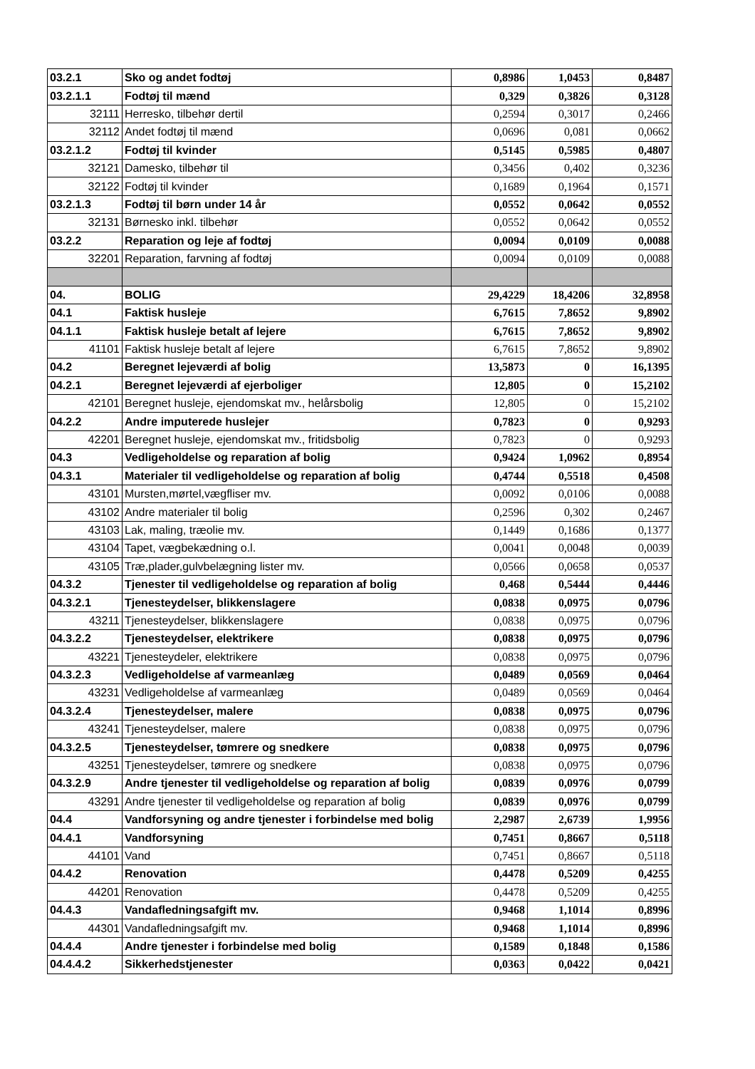| 03.2.1 | Sko og andet fodtøj | 0,8986 | 1,0453 | 0,8487 |
| 03.2.1.1 | Fodtøj til mænd | 0,329 | 0,3826 | 0,3128 |
| 32111 | Herresko, tilbehør dertil | 0,2594 | 0,3017 | 0,2466 |
| 32112 | Andet fodtøj til mænd | 0,0696 | 0,081 | 0,0662 |
| 03.2.1.2 | Fodtøj til kvinder | 0,5145 | 0,5985 | 0,4807 |
| 32121 | Damesko, tilbehør til | 0,3456 | 0,402 | 0,3236 |
| 32122 | Fodtøj til kvinder | 0,1689 | 0,1964 | 0,1571 |
| 03.2.1.3 | Fodtøj til børn under 14 år | 0,0552 | 0,0642 | 0,0552 |
| 32131 | Børnesko inkl. tilbehør | 0,0552 | 0,0642 | 0,0552 |
| 03.2.2 | Reparation og leje af fodtøj | 0,0094 | 0,0109 | 0,0088 |
| 32201 | Reparation, farvning af fodtøj | 0,0094 | 0,0109 | 0,0088 |
| 04. | BOLIG | 29,4229 | 18,4206 | 32,8958 |
| 04.1 | Faktisk husleje | 6,7615 | 7,8652 | 9,8902 |
| 04.1.1 | Faktisk husleje betalt af lejere | 6,7615 | 7,8652 | 9,8902 |
| 41101 | Faktisk husleje betalt af lejere | 6,7615 | 7,8652 | 9,8902 |
| 04.2 | Beregnet lejeværdi af bolig | 13,5873 | 0 | 16,1395 |
| 04.2.1 | Beregnet lejeværdi af ejerboliger | 12,805 | 0 | 15,2102 |
| 42101 | Beregnet husleje, ejendomskat mv., helårsbolig | 12,805 | 0 | 15,2102 |
| 04.2.2 | Andre imputerede huslejer | 0,7823 | 0 | 0,9293 |
| 42201 | Beregnet husleje, ejendomskat mv., fritidsbolig | 0,7823 | 0 | 0,9293 |
| 04.3 | Vedligeholdelse og reparation af bolig | 0,9424 | 1,0962 | 0,8954 |
| 04.3.1 | Materialer til vedligeholdelse og reparation af bolig | 0,4744 | 0,5518 | 0,4508 |
| 43101 | Mursten,mørtel,vægfliser mv. | 0,0092 | 0,0106 | 0,0088 |
| 43102 | Andre materialer til bolig | 0,2596 | 0,302 | 0,2467 |
| 43103 | Lak, maling, træolie mv. | 0,1449 | 0,1686 | 0,1377 |
| 43104 | Tapet, vægbekædning o.l. | 0,0041 | 0,0048 | 0,0039 |
| 43105 | Træ,plader,gulvbelægning lister mv. | 0,0566 | 0,0658 | 0,0537 |
| 04.3.2 | Tjenester til vedligeholdelse og reparation af bolig | 0,468 | 0,5444 | 0,4446 |
| 04.3.2.1 | Tjenesteydelser, blikkenslagere | 0,0838 | 0,0975 | 0,0796 |
| 43211 | Tjenesteydelser, blikkenslagere | 0,0838 | 0,0975 | 0,0796 |
| 04.3.2.2 | Tjenesteydelser, elektrikere | 0,0838 | 0,0975 | 0,0796 |
| 43221 | Tjenesteydeler, elektrikere | 0,0838 | 0,0975 | 0,0796 |
| 04.3.2.3 | Vedligeholdelse af varmeanlæg | 0,0489 | 0,0569 | 0,0464 |
| 43231 | Vedligeholdelse af varmeanlæg | 0,0489 | 0,0569 | 0,0464 |
| 04.3.2.4 | Tjenesteydelser, malere | 0,0838 | 0,0975 | 0,0796 |
| 43241 | Tjenesteydelser, malere | 0,0838 | 0,0975 | 0,0796 |
| 04.3.2.5 | Tjenesteydelser, tømrere og snedkere | 0,0838 | 0,0975 | 0,0796 |
| 43251 | Tjenesteydelser, tømrere og snedkere | 0,0838 | 0,0975 | 0,0796 |
| 04.3.2.9 | Andre tjenester til vedligeholdelse og reparation af bolig | 0,0839 | 0,0976 | 0,0799 |
| 43291 | Andre tjenester til vedligeholdelse og reparation af bolig | 0,0839 | 0,0976 | 0,0799 |
| 04.4 | Vandforsyning og andre tjenester i forbindelse med bolig | 2,2987 | 2,6739 | 1,9956 |
| 04.4.1 | Vandforsyning | 0,7451 | 0,8667 | 0,5118 |
| 44101 | Vand | 0,7451 | 0,8667 | 0,5118 |
| 04.4.2 | Renovation | 0,4478 | 0,5209 | 0,4255 |
| 44201 | Renovation | 0,4478 | 0,5209 | 0,4255 |
| 04.4.3 | Vandafledningsafgift mv. | 0,9468 | 1,1014 | 0,8996 |
| 44301 | Vandafledningsafgift mv. | 0,9468 | 1,1014 | 0,8996 |
| 04.4.4 | Andre tjenester i forbindelse med bolig | 0,1589 | 0,1848 | 0,1586 |
| 04.4.4.2 | Sikkerhedstjenester | 0,0363 | 0,0422 | 0,0421 |